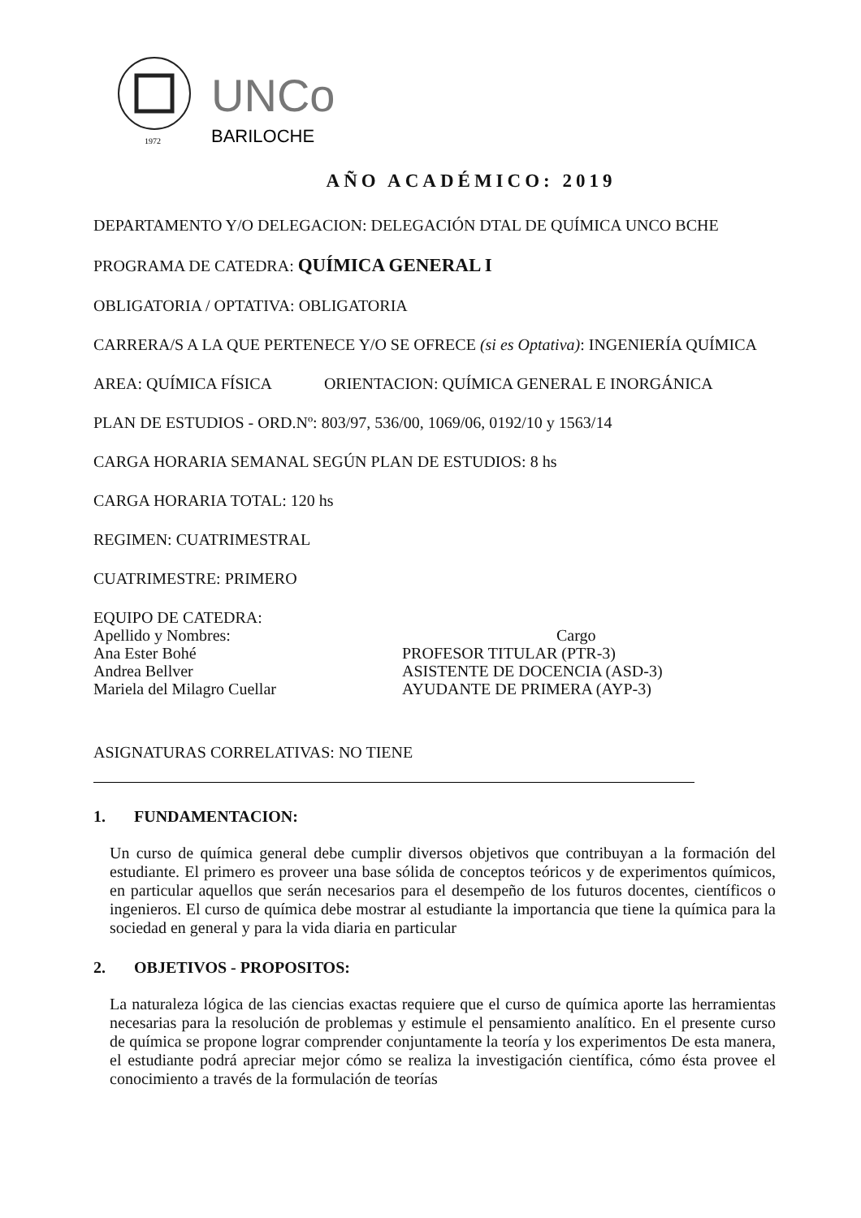UNCo
BARILOCHE
1972
AÑO ACADÉMICO: 2019
DEPARTAMENTO Y/O DELEGACION: DELEGACIÓN DTAL DE QUÍMICA UNCO BCHE
PROGRAMA DE CATEDRA: QUÍMICA GENERAL I
OBLIGATORIA / OPTATIVA: OBLIGATORIA
CARRERA/S A LA QUE PERTENECE Y/O SE OFRECE (si es Optativa): INGENIERÍA QUÍMICA
AREA: QUÍMICA FÍSICA ORIENTACION: QUÍMICA GENERAL E INORGÁNICA
PLAN DE ESTUDIOS - ORD.Nº: 803/97, 536/00, 1069/06, 0192/10 y 1563/14
CARGA HORARIA SEMANAL SEGÚN PLAN DE ESTUDIOS: 8 hs
CARGA HORARIA TOTAL: 120 hs
REGIMEN: CUATRIMESTRAL
CUATRIMESTRE: PRIMERO
EQUIPO DE CATEDRA:
Apellido y Nombres:
Ana Ester Bohé
Andrea Bellver
Mariela del Milagro Cuellar
Cargo
PROFESOR TITULAR (PTR-3)
ASISTENTE DE DOCENCIA (ASD-3)
AYUDANTE DE PRIMERA (AYP-3)
ASIGNATURAS CORRELATIVAS: NO TIENE
1. FUNDAMENTACION:
Un curso de química general debe cumplir diversos objetivos que contribuyan a la formación del estudiante. El primero es proveer una base sólida de conceptos teóricos y de experimentos químicos, en particular aquellos que serán necesarios para el desempeño de los futuros docentes, científicos o ingenieros. El curso de química debe mostrar al estudiante la importancia que tiene la química para la sociedad en general y para la vida diaria en particular
2. OBJETIVOS - PROPOSITOS:
La naturaleza lógica de las ciencias exactas requiere que el curso de química aporte las herramientas necesarias para la resolución de problemas y estimule el pensamiento analítico. En el presente curso de química se propone lograr comprender conjuntamente la teoría y los experimentos De esta manera, el estudiante podrá apreciar mejor cómo se realiza la investigación científica, cómo ésta provee el conocimiento a través de la formulación de teorías